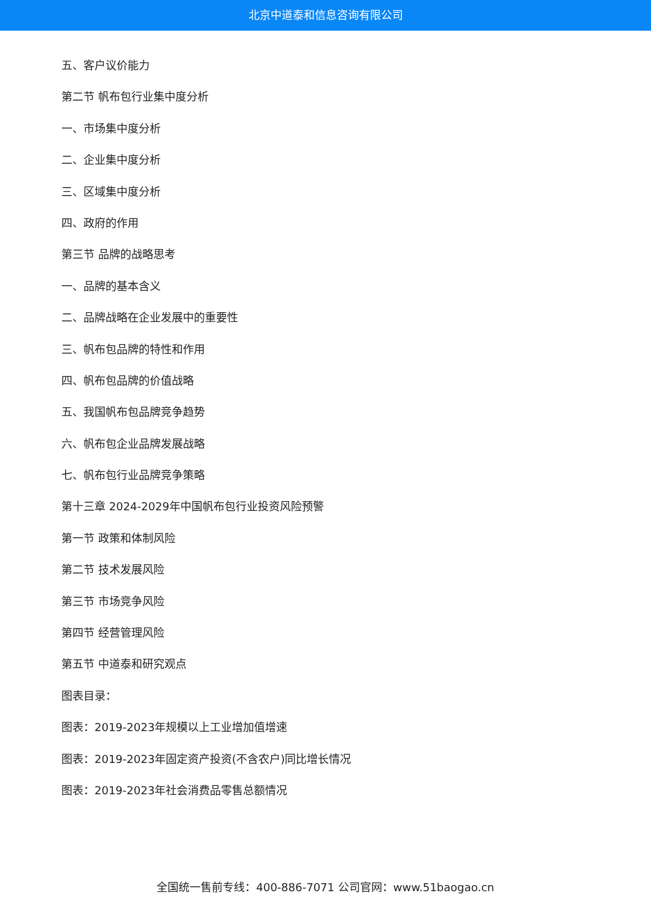北京中道泰和信息咨询有限公司
五、客户议价能力
第二节 帆布包行业集中度分析
一、市场集中度分析
二、企业集中度分析
三、区域集中度分析
四、政府的作用
第三节 品牌的战略思考
一、品牌的基本含义
二、品牌战略在企业发展中的重要性
三、帆布包品牌的特性和作用
四、帆布包品牌的价值战略
五、我国帆布包品牌竞争趋势
六、帆布包企业品牌发展战略
七、帆布包行业品牌竞争策略
第十三章 2024-2029年中国帆布包行业投资风险预警
第一节 政策和体制风险
第二节 技术发展风险
第三节 市场竞争风险
第四节 经营管理风险
第五节 中道泰和研究观点
图表目录：
图表：2019-2023年规模以上工业增加值增速
图表：2019-2023年固定资产投资(不含农户)同比增长情况
图表：2019-2023年社会消费品零售总额情况
全国统一售前专线：400-886-7071 公司官网：www.51baogao.cn